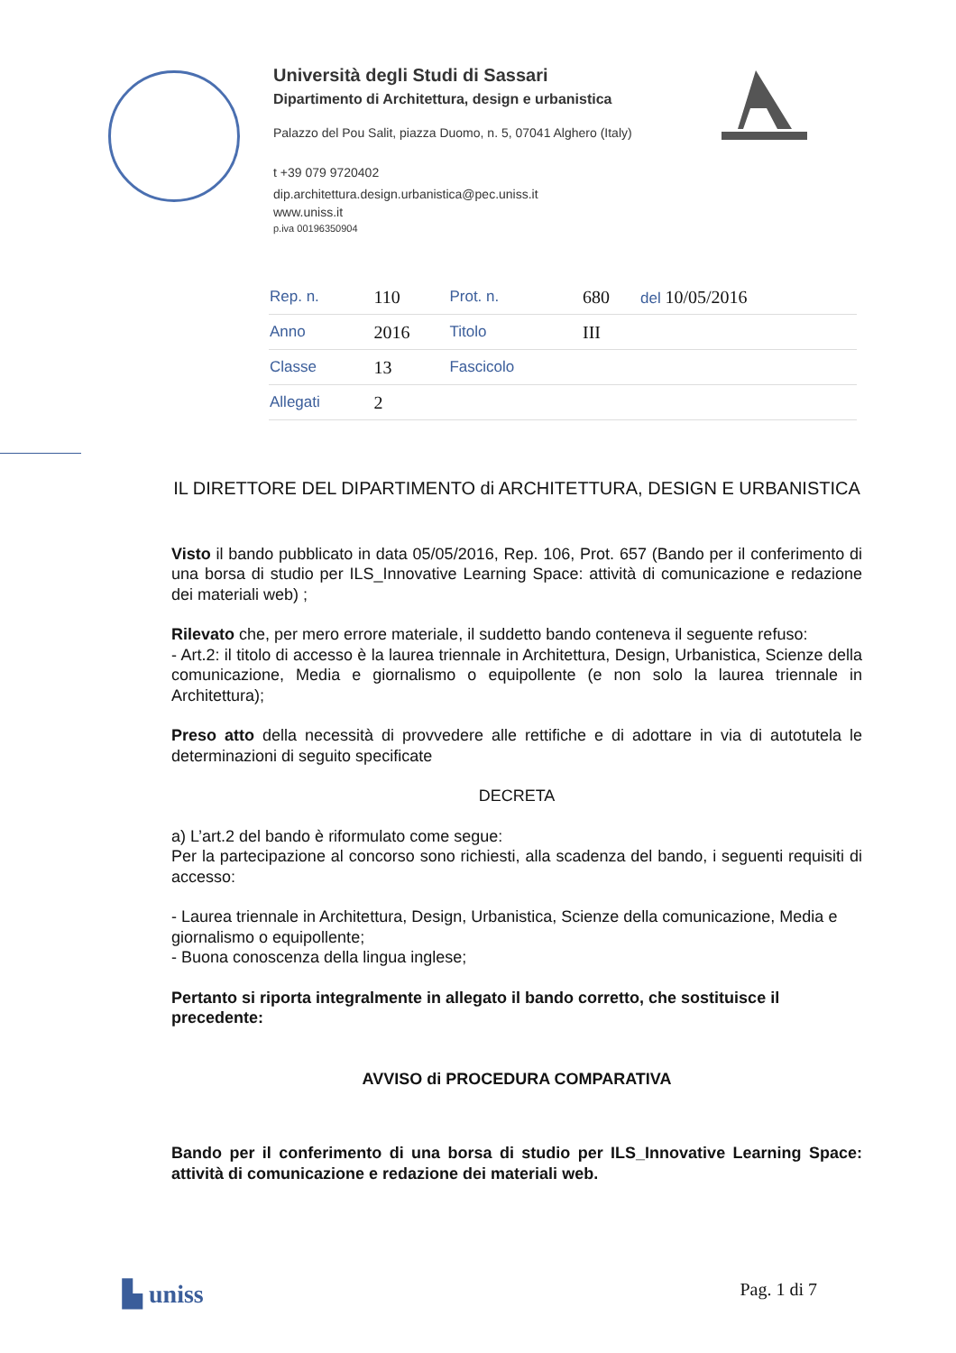Università degli Studi di Sassari
Dipartimento di Architettura, design e urbanistica
Palazzo del Pou Salit, piazza Duomo, n. 5, 07041 Alghero (Italy)
t +39 079 9720402
dip.architettura.design.urbanistica@pec.uniss.it
www.uniss.it
p.iva 00196350904
| Rep. n. | 110 | Prot. n. | 680 | del 10/05/2016 |
| Anno | 2016 | Titolo | III | |
| Classe | 13 | Fascicolo | | |
| Allegati | 2 | | | |
IL DIRETTORE DEL DIPARTIMENTO di ARCHITETTURA, DESIGN E URBANISTICA
Visto il bando pubblicato in data 05/05/2016, Rep. 106, Prot. 657 (Bando per il conferimento di una borsa di studio per ILS_Innovative Learning Space: attività di comunicazione e redazione dei materiali web) ;
Rilevato che, per mero errore materiale, il suddetto bando conteneva il seguente refuso:
- Art.2: il titolo di accesso è la laurea triennale in Architettura, Design, Urbanistica, Scienze della comunicazione, Media e giornalismo o equipollente (e non solo la laurea triennale in Architettura);
Preso atto della necessità di provvedere alle rettifiche e di adottare in via di autotutela le determinazioni di seguito specificate
DECRETA
a) L’art.2 del bando è riformulato come segue:
Per la partecipazione al concorso sono richiesti, alla scadenza del bando, i seguenti requisiti di accesso:
- Laurea triennale in Architettura, Design, Urbanistica, Scienze della comunicazione, Media e giornalismo o equipollente;
- Buona conoscenza della lingua inglese;
Pertanto si riporta integralmente in allegato il bando corretto, che sostituisce il precedente:
AVVISO di PROCEDURA COMPARATIVA
Bando per il conferimento di una borsa di studio per ILS_Innovative Learning Space: attività di comunicazione e redazione dei materiali web.
▙ uniss Pag. 1 di 7